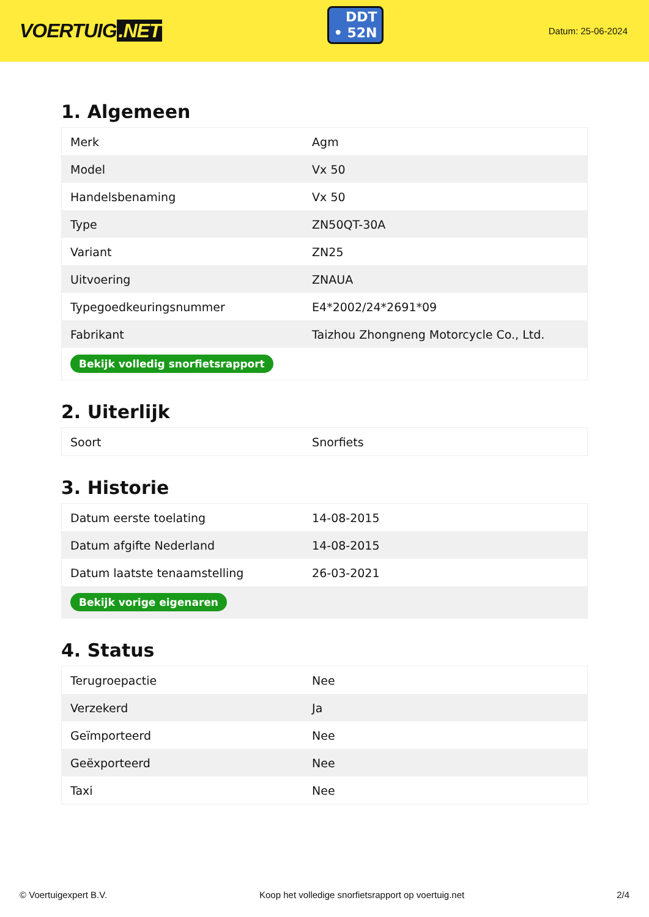VOERTUIG.NET
DDT
• 52N
Datum: 25-06-2024
1. Algemeen
| Merk | Agm |
| Model | Vx 50 |
| Handelsbenaming | Vx 50 |
| Type | ZN50QT-30A |
| Variant | ZN25 |
| Uitvoering | ZNAUA |
| Typegoedkeuringsnummer | E4*2002/24*2691*09 |
| Fabrikant | Taizhou Zhongneng Motorcycle Co., Ltd. |
| Bekijk volledig snorfietsrapport | |
2. Uiterlijk
| Soort | Snorfiets |
3. Historie
| Datum eerste toelating | 14-08-2015 |
| Datum afgifte Nederland | 14-08-2015 |
| Datum laatste tenaamstelling | 26-03-2021 |
| Bekijk vorige eigenaren | |
4. Status
| Terugroepactie | Nee |
| Verzekerd | Ja |
| Geïmporteerd | Nee |
| Geëxporteerd | Nee |
| Taxi | Nee |
© Voertuigexpert B.V. Koop het volledige snorfietsrapport op voertuig.net 2/4